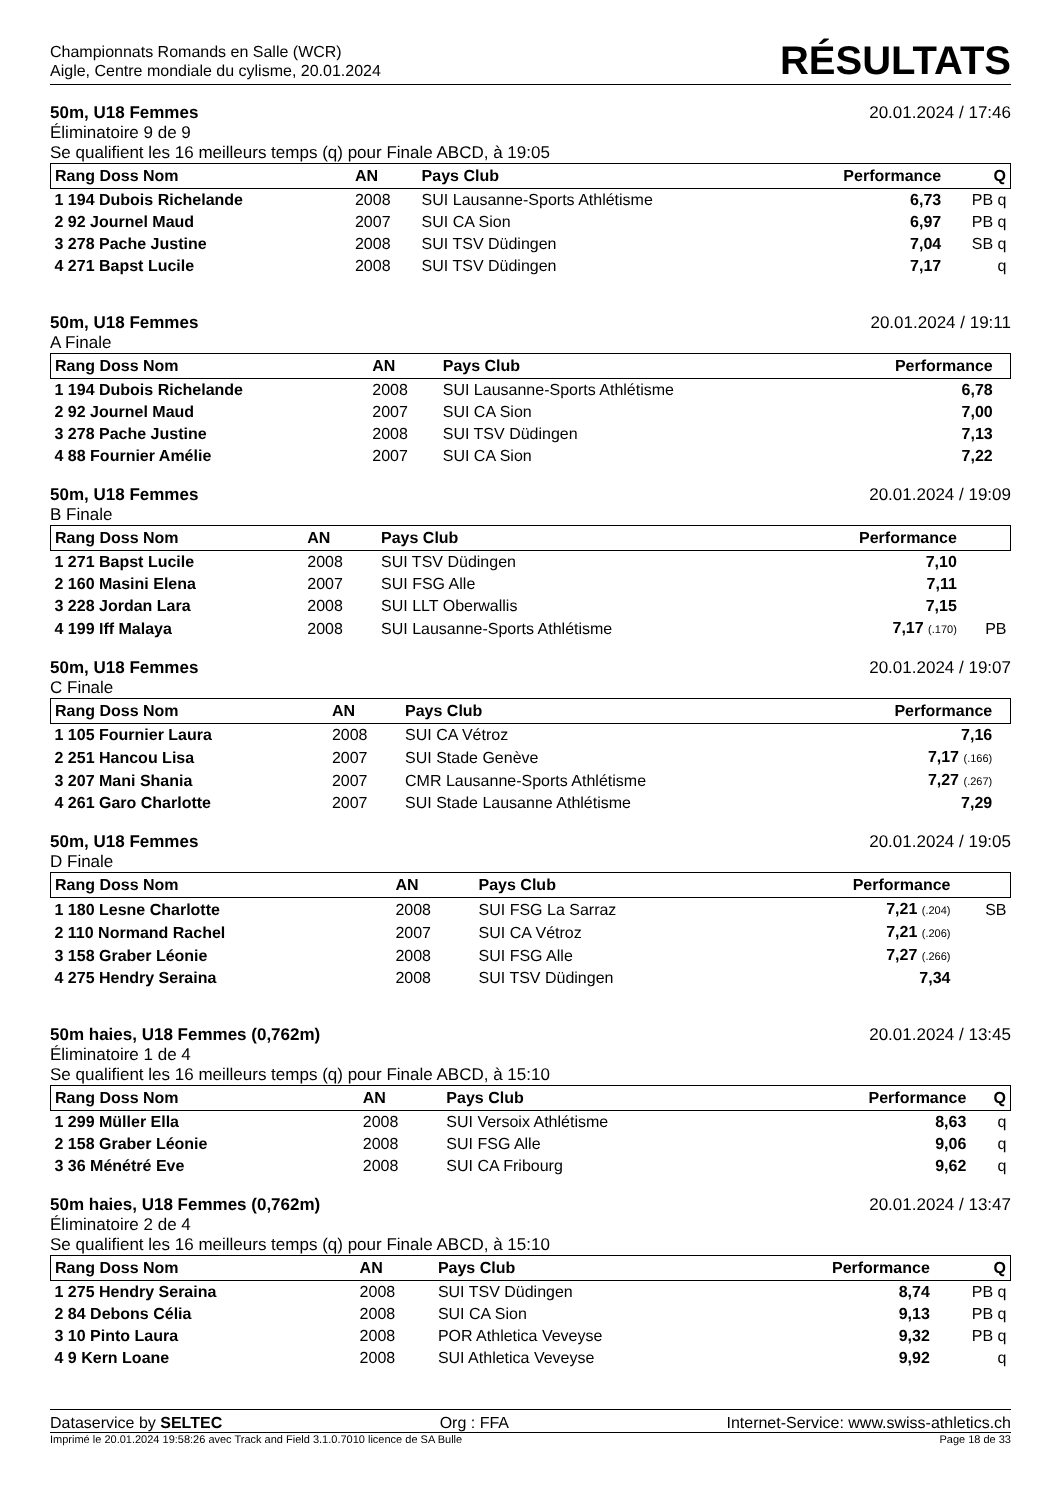Championnats Romands en Salle (WCR)
Aigle, Centre mondiale du cylisme, 20.01.2024
RÉSULTATS
50m, U18 Femmes 20.01.2024 / 17:46
Éliminatoire 9 de 9
Se qualifient les 16 meilleurs temps (q) pour Finale ABCD, à 19:05
| Rang Doss Nom | AN | Pays Club | Performance | Q |
| --- | --- | --- | --- | --- |
| 1 194 Dubois Richelande | 2008 | SUI Lausanne-Sports Athlétisme | 6,73 | PB q |
| 2 92 Journel Maud | 2007 | SUI CA Sion | 6,97 | PB q |
| 3 278 Pache Justine | 2008 | SUI TSV Düdingen | 7,04 | SB q |
| 4 271 Bapst Lucile | 2008 | SUI TSV Düdingen | 7,17 | q |
50m, U18 Femmes 20.01.2024 / 19:11
A Finale
| Rang Doss Nom | AN | Pays Club | Performance | |
| --- | --- | --- | --- | --- |
| 1 194 Dubois Richelande | 2008 | SUI Lausanne-Sports Athlétisme | 6,78 | |
| 2 92 Journel Maud | 2007 | SUI CA Sion | 7,00 | |
| 3 278 Pache Justine | 2008 | SUI TSV Düdingen | 7,13 | |
| 4 88 Fournier Amélie | 2007 | SUI CA Sion | 7,22 | |
50m, U18 Femmes 20.01.2024 / 19:09
B Finale
| Rang Doss Nom | AN | Pays Club | Performance | |
| --- | --- | --- | --- | --- |
| 1 271 Bapst Lucile | 2008 | SUI TSV Düdingen | 7,10 | |
| 2 160 Masini Elena | 2007 | SUI FSG Alle | 7,11 | |
| 3 228 Jordan Lara | 2008 | SUI LLT Oberwallis | 7,15 | |
| 4 199 Iff Malaya | 2008 | SUI Lausanne-Sports Athlétisme | 7,17 (.170) | PB |
50m, U18 Femmes 20.01.2024 / 19:07
C Finale
| Rang Doss Nom | AN | Pays Club | Performance | |
| --- | --- | --- | --- | --- |
| 1 105 Fournier Laura | 2008 | SUI CA Vétroz | 7,16 | |
| 2 251 Hancou Lisa | 2007 | SUI Stade Genève | 7,17 (.166) | |
| 3 207 Mani Shania | 2007 | CMR Lausanne-Sports Athlétisme | 7,27 (.267) | |
| 4 261 Garo Charlotte | 2007 | SUI Stade Lausanne Athlétisme | 7,29 | |
50m, U18 Femmes 20.01.2024 / 19:05
D Finale
| Rang Doss Nom | AN | Pays Club | Performance | |
| --- | --- | --- | --- | --- |
| 1 180 Lesne Charlotte | 2008 | SUI FSG La Sarraz | 7,21 (.204) | SB |
| 2 110 Normand Rachel | 2007 | SUI CA Vétroz | 7,21 (.206) | |
| 3 158 Graber Léonie | 2008 | SUI FSG Alle | 7,27 (.266) | |
| 4 275 Hendry Seraina | 2008 | SUI TSV Düdingen | 7,34 | |
50m haies, U18 Femmes (0,762m) 20.01.2024 / 13:45
Éliminatoire 1 de 4
Se qualifient les 16 meilleurs temps (q) pour Finale ABCD, à 15:10
| Rang Doss Nom | AN | Pays Club | Performance | Q |
| --- | --- | --- | --- | --- |
| 1 299 Müller Ella | 2008 | SUI Versoix Athlétisme | 8,63 | q |
| 2 158 Graber Léonie | 2008 | SUI FSG Alle | 9,06 | q |
| 3 36 Ménétré Eve | 2008 | SUI CA Fribourg | 9,62 | q |
50m haies, U18 Femmes (0,762m) 20.01.2024 / 13:47
Éliminatoire 2 de 4
Se qualifient les 16 meilleurs temps (q) pour Finale ABCD, à 15:10
| Rang Doss Nom | AN | Pays Club | Performance | Q |
| --- | --- | --- | --- | --- |
| 1 275 Hendry Seraina | 2008 | SUI TSV Düdingen | 8,74 | PB q |
| 2 84 Debons Célia | 2008 | SUI CA Sion | 9,13 | PB q |
| 3 10 Pinto Laura | 2008 | POR Athletica Veveyse | 9,32 | PB q |
| 4 9 Kern Loane | 2008 | SUI Athletica Veveyse | 9,92 | q |
Dataservice by SELTEC Org : FFA Internet-Service: www.swiss-athletics.ch
Imprimé le 20.01.2024 19:58:26 avec Track and Field 3.1.0.7010 licence de SA Bulle Page 18 de 33